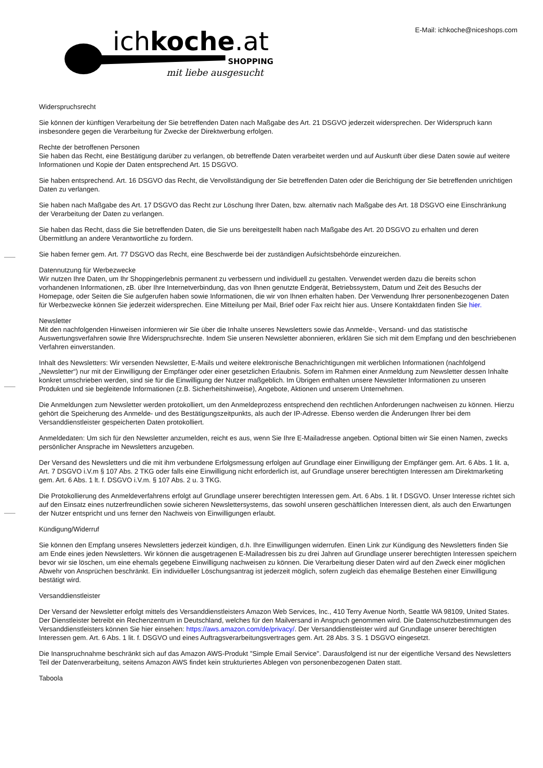ichkoche.at
SHOPPING
mit liebe ausgesucht
E-Mail: ichkoche@niceshops.com
Widerspruchsrecht
Sie können der künftigen Verarbeitung der Sie betreffenden Daten nach Maßgabe des Art. 21 DSGVO jederzeit widersprechen. Der Widerspruch kann insbesondere gegen die Verarbeitung für Zwecke der Direktwerbung erfolgen.
Rechte der betroffenen Personen
Sie haben das Recht, eine Bestätigung darüber zu verlangen, ob betreffende Daten verarbeitet werden und auf Auskunft über diese Daten sowie auf weitere Informationen und Kopie der Daten entsprechend Art. 15 DSGVO.
Sie haben entsprechend. Art. 16 DSGVO das Recht, die Vervollständigung der Sie betreffenden Daten oder die Berichtigung der Sie betreffenden unrichtigen Daten zu verlangen.
Sie haben nach Maßgabe des Art. 17 DSGVO das Recht zur Löschung Ihrer Daten, bzw. alternativ nach Maßgabe des Art. 18 DSGVO eine Einschränkung der Verarbeitung der Daten zu verlangen.
Sie haben das Recht, dass die Sie betreffenden Daten, die Sie uns bereitgestellt haben nach Maßgabe des Art. 20 DSGVO zu erhalten und deren Übermittlung an andere Verantwortliche zu fordern.
Sie haben ferner gem. Art. 77 DSGVO das Recht, eine Beschwerde bei der zuständigen Aufsichtsbehörde einzureichen.
Datennutzung für Werbezwecke
Wir nutzen Ihre Daten, um Ihr Shoppingerlebnis permanent zu verbessern und individuell zu gestalten. Verwendet werden dazu die bereits schon vorhandenen Informationen, zB. über Ihre Internetverbindung, das von Ihnen genutzte Endgerät, Betriebssystem, Datum und Zeit des Besuchs der Homepage, oder Seiten die Sie aufgerufen haben sowie Informationen, die wir von Ihnen erhalten haben. Der Verwendung Ihrer personenbezogenen Daten für Werbezwecke können Sie jederzeit widersprechen. Eine Mitteilung per Mail, Brief oder Fax reicht hier aus. Unsere Kontaktdaten finden Sie hier.
Newsletter
Mit den nachfolgenden Hinweisen informieren wir Sie über die Inhalte unseres Newsletters sowie das Anmelde-, Versand- und das statistische Auswertungsverfahren sowie Ihre Widerspruchsrechte. Indem Sie unseren Newsletter abonnieren, erklären Sie sich mit dem Empfang und den beschriebenen Verfahren einverstanden.
Inhalt des Newsletters: Wir versenden Newsletter, E-Mails und weitere elektronische Benachrichtigungen mit werblichen Informationen (nachfolgend „Newsletter“) nur mit der Einwilligung der Empfänger oder einer gesetzlichen Erlaubnis. Sofern im Rahmen einer Anmeldung zum Newsletter dessen Inhalte konkret umschrieben werden, sind sie für die Einwilligung der Nutzer maßgeblich. Im Übrigen enthalten unsere Newsletter Informationen zu unseren Produkten und sie begleitende Informationen (z.B. Sicherheitshinweise), Angebote, Aktionen und unserem Unternehmen.
Die Anmeldungen zum Newsletter werden protokolliert, um den Anmeldeprozess entsprechend den rechtlichen Anforderungen nachweisen zu können. Hierzu gehört die Speicherung des Anmelde- und des Bestätigungszeitpunkts, als auch der IP-Adresse. Ebenso werden die Änderungen Ihrer bei dem Versanddienstleister gespeicherten Daten protokolliert.
Anmeldedaten: Um sich für den Newsletter anzumelden, reicht es aus, wenn Sie Ihre E-Mailadresse angeben. Optional bitten wir Sie einen Namen, zwecks persönlicher Ansprache im Newsletters anzugeben.
Der Versand des Newsletters und die mit ihm verbundene Erfolgsmessung erfolgen auf Grundlage einer Einwilligung der Empfänger gem. Art. 6 Abs. 1 lit. a, Art. 7 DSGVO i.V.m § 107 Abs. 2 TKG oder falls eine Einwilligung nicht erforderlich ist, auf Grundlage unserer berechtigten Interessen am Direktmarketing gem. Art. 6 Abs. 1 lt. f. DSGVO i.V.m. § 107 Abs. 2 u. 3 TKG.
Die Protokollierung des Anmeldeverfahrens erfolgt auf Grundlage unserer berechtigten Interessen gem. Art. 6 Abs. 1 lit. f DSGVO. Unser Interesse richtet sich auf den Einsatz eines nutzerfreundlichen sowie sicheren Newslettersystems, das sowohl unseren geschäftlichen Interessen dient, als auch den Erwartungen der Nutzer entspricht und uns ferner den Nachweis von Einwilligungen erlaubt.
Kündigung/Widerruf
Sie können den Empfang unseres Newsletters jederzeit kündigen, d.h. Ihre Einwilligungen widerrufen. Einen Link zur Kündigung des Newsletters finden Sie am Ende eines jeden Newsletters. Wir können die ausgetragenen E-Mailadressen bis zu drei Jahren auf Grundlage unserer berechtigten Interessen speichern bevor wir sie löschen, um eine ehemals gegebene Einwilligung nachweisen zu können. Die Verarbeitung dieser Daten wird auf den Zweck einer möglichen Abwehr von Ansprüchen beschränkt. Ein individueller Löschungsantrag ist jederzeit möglich, sofern zugleich das ehemalige Bestehen einer Einwilligung bestätigt wird.
Versanddienstleister
Der Versand der Newsletter erfolgt mittels des Versanddienstleisters Amazon Web Services, Inc., 410 Terry Avenue North, Seattle WA 98109, United States. Der Dienstleister betreibt ein Rechenzentrum in Deutschland, welches für den Mailversand in Anspruch genommen wird. Die Datenschutzbestimmungen des Versanddienstleisters können Sie hier einsehen: https://aws.amazon.com/de/privacy/. Der Versanddienstleister wird auf Grundlage unserer berechtigten Interessen gem. Art. 6 Abs. 1 lit. f. DSGVO und eines Auftragsverarbeitungsvertrages gem. Art. 28 Abs. 3 S. 1 DSGVO eingesetzt.
Die Inanspruchnahme beschränkt sich auf das Amazon AWS-Produkt "Simple Email Service". Darausfolgend ist nur der eigentliche Versand des Newsletters Teil der Datenverarbeitung, seitens Amazon AWS findet kein strukturiertes Ablegen von personenbezogenen Daten statt.
Taboola